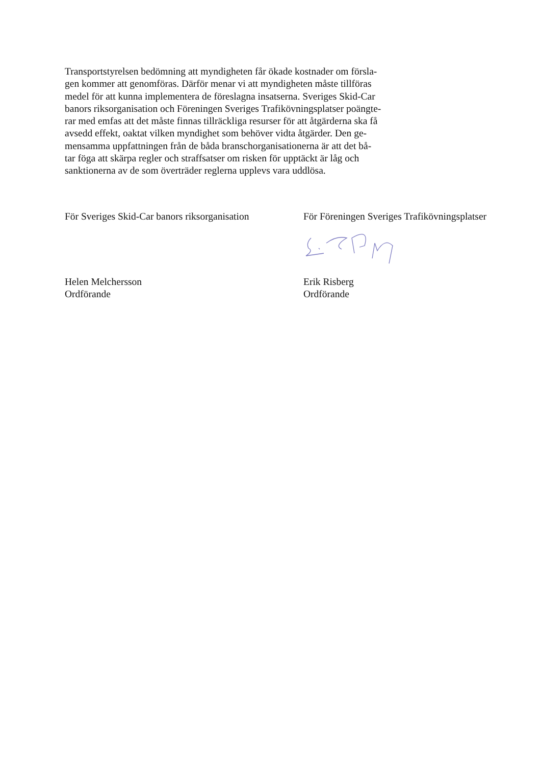Transportstyrelsen bedömning att myndigheten får ökade kostnader om försla-
gen kommer att genomföras. Därför menar vi att myndigheten måste tillföras
medel för att kunna implementera de föreslagna insatserna. Sveriges Skid-Car
banors riksorganisation och Föreningen Sveriges Trafikövningsplatser poängte-
rar med emfas att det måste finnas tillräckliga resurser för att åtgärderna ska få
avsedd effekt, oaktat vilken myndighet som behöver vidta åtgärder. Den ge-
mensamma uppfattningen från de båda branschorganisationerna är att det bå-
tar föga att skärpa regler och straffsatser om risken för upptäckt är låg och
sanktionerna av de som överträder reglerna upplevs vara uddlösa.
För Sveriges Skid-Car banors riksorganisation
Helen Melchersson
Ordförande
För Föreningen Sveriges Trafikövningsplatser
Erik Risberg
Ordförande